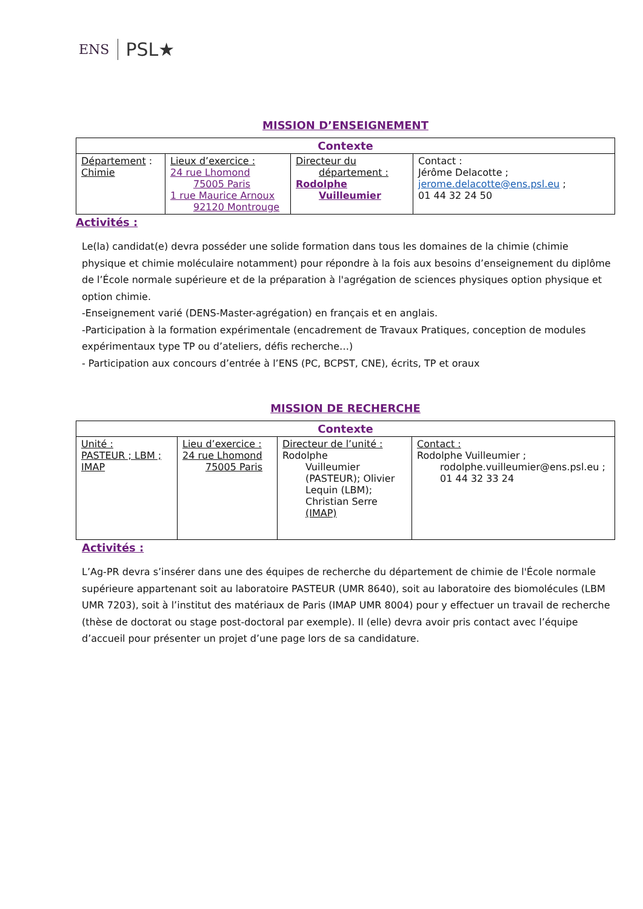ENS PSL★
MISSION D’ENSEIGNEMENT
| Contexte | | | |
| --- | --- | --- | --- |
| Département : Chimie | Lieux d’exercice : 24 rue Lhomond 75005 Paris 1 rue Maurice Arnoux 92120 Montrouge | Directeur du département : Rodolphe Vuilleumier | Contact : Jérôme Delacotte ; jerome.delacotte@ens.psl.eu ; 01 44 32 24 50 |
Activités :
Le(la) candidat(e) devra posséder une solide formation dans tous les domaines de la chimie (chimie physique et chimie moléculaire notamment) pour répondre à la fois aux besoins d’enseignement du diplôme de l’École normale supérieure et de la préparation à l'agrégation de sciences physiques option physique et option chimie.
-Enseignement varié (DENS-Master-agrégation) en français et en anglais.
-Participation à la formation expérimentale (encadrement de Travaux Pratiques, conception de modules expérimentaux type TP ou d’ateliers, défis recherche…)
- Participation aux concours d’entrée à l’ENS (PC, BCPST, CNE), écrits, TP et oraux
MISSION DE RECHERCHE
| Contexte | | | |
| --- | --- | --- | --- |
| Unité : PASTEUR ; LBM ; IMAP | Lieu d’exercice : 24 rue Lhomond 75005 Paris | Directeur de l’unité : Rodolphe Vuilleumier (PASTEUR); Olivier Lequin (LBM); Christian Serre (IMAP) | Contact : Rodolphe Vuilleumier ; rodolphe.vuilleumier@ens.psl.eu ; 01 44 32 33 24 |
Activités :
L’Ag-PR devra s’insérer dans une des équipes de recherche du département de chimie de l'École normale supérieure appartenant soit au laboratoire PASTEUR (UMR 8640), soit au laboratoire des biomolécules (LBM UMR 7203), soit à l’institut des matériaux de Paris (IMAP UMR 8004) pour y effectuer un travail de recherche (thèse de doctorat ou stage post-doctoral par exemple). Il (elle) devra avoir pris contact avec l’équipe d’accueil pour présenter un projet d’une page lors de sa candidature.